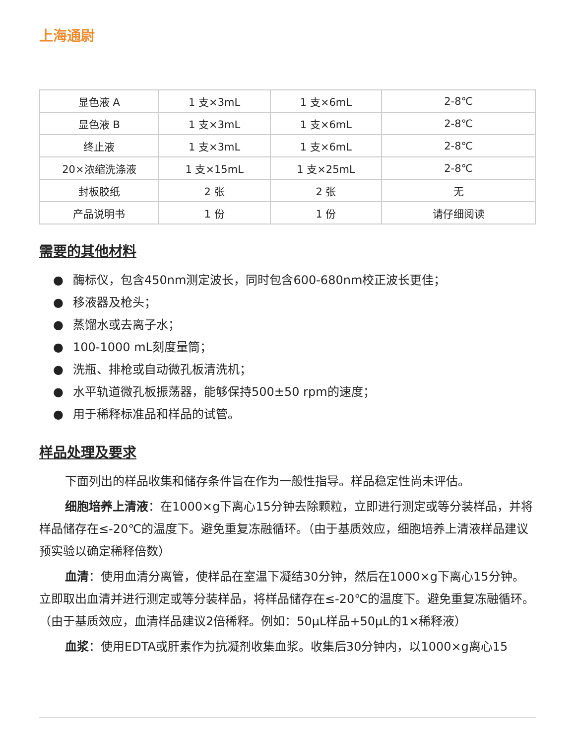上海通尉
| 显色液 A | 1 支×3mL | 1 支×6mL | 2-8℃ |
| 显色液 B | 1 支×3mL | 1 支×6mL | 2-8℃ |
| 终止液 | 1 支×3mL | 1 支×6mL | 2-8℃ |
| 20×浓缩洗涤液 | 1 支×15mL | 1 支×25mL | 2-8℃ |
| 封板胶纸 | 2 张 | 2 张 | 无 |
| 产品说明书 | 1 份 | 1 份 | 请仔细阅读 |
需要的其他材料
● 酶标仪，包含450nm测定波长，同时包含600-680nm校正波长更佳；
● 移液器及枪头；
● 蒸馏水或去离子水；
● 100-1000 mL刻度量筒；
● 洗瓶、排枪或自动微孔板清洗机；
● 水平轨道微孔板振荡器，能够保持500±50 rpm的速度；
● 用于稀释标准品和样品的试管。
样品处理及要求
下面列出的样品收集和储存条件旨在作为一般性指导。样品稳定性尚未评估。
细胞培养上清液：在1000×g下离心15分钟去除颗粒，立即进行测定或等分装样品，并将样品储存在≤-20℃的温度下。避免重复冻融循环。（由于基质效应，细胞培养上清液样品建议预实验以确定稀释倍数）
血清：使用血清分离管，使样品在室温下凝结30分钟，然后在1000×g下离心15分钟。立即取出血清并进行测定或等分装样品，将样品储存在≤-20℃的温度下。避免重复冻融循环。（由于基质效应，血清样品建议2倍稀释。例如：50μL样品+50μL的1×稀释液）
血浆：使用EDTA或肝素作为抗凝剂收集血浆。收集后30分钟内，以1000×g离心15